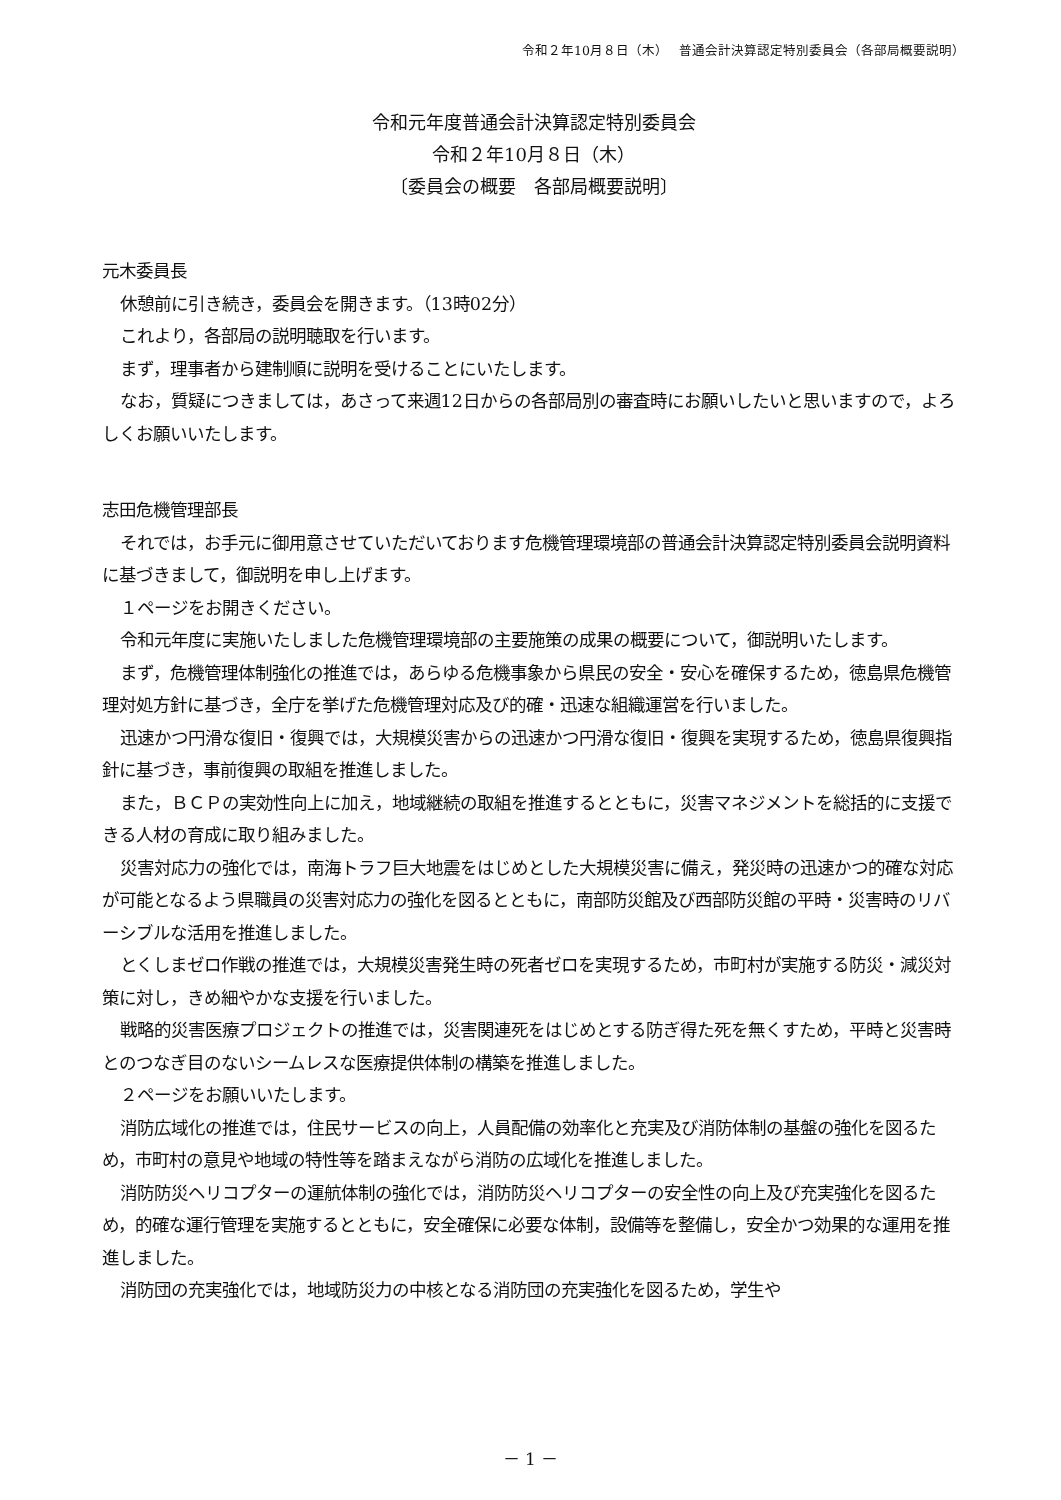令和２年10月８日（木）　 普通会計決算認定特別委員会（各部局概要説明）
令和元年度普通会計決算認定特別委員会
令和２年10月８日（木）
〔委員会の概要　各部局概要説明〕
元木委員長
休憩前に引き続き，委員会を開きます。（13時02分）
これより，各部局の説明聴取を行います。
まず，理事者から建制順に説明を受けることにいたします。
なお，質疑につきましては，あさって来週12日からの各部局別の審査時にお願いしたいと思いますので，よろしくお願いいたします。
志田危機管理部長
それでは，お手元に御用意させていただいております危機管理環境部の普通会計決算認定特別委員会説明資料に基づきまして，御説明を申し上げます。
１ページをお開きください。
令和元年度に実施いたしました危機管理環境部の主要施策の成果の概要について，御説明いたします。
まず，危機管理体制強化の推進では，あらゆる危機事象から県民の安全・安心を確保するため，徳島県危機管理対処方針に基づき，全庁を挙げた危機管理対応及び的確・迅速な組織運営を行いました。
迅速かつ円滑な復旧・復興では，大規模災害からの迅速かつ円滑な復旧・復興を実現するため，徳島県復興指針に基づき，事前復興の取組を推進しました。
また，ＢＣＰの実効性向上に加え，地域継続の取組を推進するとともに，災害マネジメントを総括的に支援できる人材の育成に取り組みました。
災害対応力の強化では，南海トラフ巨大地震をはじめとした大規模災害に備え，発災時の迅速かつ的確な対応が可能となるよう県職員の災害対応力の強化を図るとともに，南部防災館及び西部防災館の平時・災害時のリバーシブルな活用を推進しました。
とくしまゼロ作戦の推進では，大規模災害発生時の死者ゼロを実現するため，市町村が実施する防災・減災対策に対し，きめ細やかな支援を行いました。
戦略的災害医療プロジェクトの推進では，災害関連死をはじめとする防ぎ得た死を無くすため，平時と災害時とのつなぎ目のないシームレスな医療提供体制の構築を推進しました。
２ページをお願いいたします。
消防広域化の推進では，住民サービスの向上，人員配備の効率化と充実及び消防体制の基盤の強化を図るため，市町村の意見や地域の特性等を踏まえながら消防の広域化を推進しました。
消防防災ヘリコプターの運航体制の強化では，消防防災ヘリコプターの安全性の向上及び充実強化を図るため，的確な運行管理を実施するとともに，安全確保に必要な体制，設備等を整備し，安全かつ効果的な運用を推進しました。
消防団の充実強化では，地域防災力の中核となる消防団の充実強化を図るため，学生や
－ 1 －